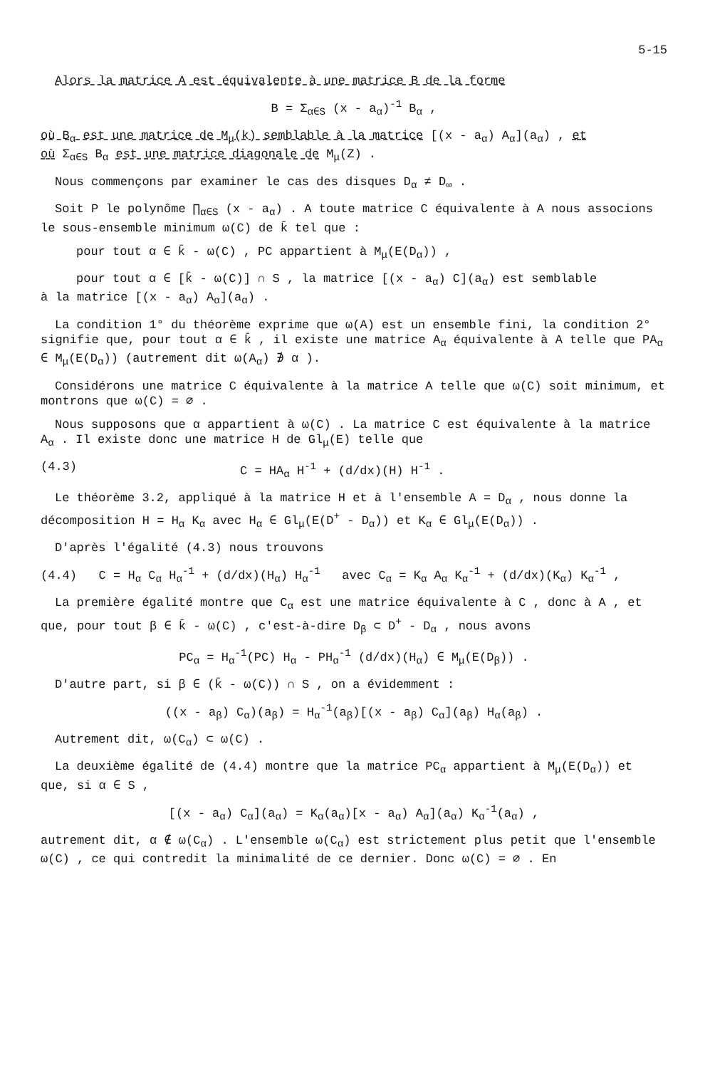5-15
Alors la matrice A est équivalente à une matrice B de la forme
B = Σ<sub>α∈S</sub> (x - a<sub>α</sub>)<sup>-1</sup> B<sub>α</sub> ,
où B<sub>α</sub> est une matrice de M<sub>μ</sub>(k) semblable à la matrice [(x - a<sub>α</sub>) A<sub>α</sub>](a<sub>α</sub>) , et
où Σ<sub>α∈S</sub> B<sub>α</sub> est une matrice diagonale de M<sub>μ</sub>(Z) .
Nous commençons par examiner le cas des disques D<sub>α</sub> ≠ D<sub>∞</sub> .
Soit P le polynôme ∏<sub>α∈S</sub> (x - a<sub>α</sub>) . A toute matrice C équivalente à A nous associons le sous-ensemble minimum ω(C) de k̄ tel que :
pour tout α ∈ k̄ - ω(C) , PC appartient à M<sub>μ</sub>(E(D<sub>α</sub>)) ,
pour tout α ∈ [k̄ - ω(C)] ∩ S , la matrice [(x - a<sub>α</sub>) C](a<sub>α</sub>) est semblable
à la matrice [(x - a<sub>α</sub>) A<sub>α</sub>](a<sub>α</sub>) .
La condition 1° du théorème exprime que ω(A) est un ensemble fini, la condition 2° signifie que, pour tout α ∈ k̄ , il existe une matrice A<sub>α</sub> équivalente à A telle que PA<sub>α</sub> ∈ M<sub>μ</sub>(E(D<sub>α</sub>)) (autrement dit ω(A<sub>α</sub>) ∌ α ).
Considérons une matrice C équivalente à la matrice A telle que ω(C) soit minimum, et montrons que ω(C) = ∅ .
Nous supposons que α appartient à ω(C) . La matrice C est équivalente à la matrice A<sub>α</sub> . Il existe donc une matrice H de Gl<sub>μ</sub>(E) telle que
(4.3) C = HA<sub>α</sub> H<sup>-1</sup> + (d/dx)(H) H<sup>-1</sup> .
Le théorème 3.2, appliqué à la matrice H et à l'ensemble A = D<sub>α</sub> , nous donne la décomposition H = H<sub>α</sub> K<sub>α</sub> avec H<sub>α</sub> ∈ Gl<sub>μ</sub>(E(D<sup>+</sup> - D<sub>α</sub>)) et K<sub>α</sub> ∈ Gl<sub>μ</sub>(E(D<sub>α</sub>)) .
D'après l'égalité (4.3) nous trouvons
(4.4) C = H<sub>α</sub> C<sub>α</sub> H<sub>α</sub><sup>-1</sup> + (d/dx)(H<sub>α</sub>) H<sub>α</sub><sup>-1</sup> avec C<sub>α</sub> = K<sub>α</sub> A<sub>α</sub> K<sub>α</sub><sup>-1</sup> + (d/dx)(K<sub>α</sub>) K<sub>α</sub><sup>-1</sup> ,
La première égalité montre que C<sub>α</sub> est une matrice équivalente à C , donc à A , et que, pour tout β ∈ k̄ - ω(C) , c'est-à-dire D<sub>β</sub> ⊂ D<sup>+</sup> - D<sub>α</sub> , nous avons
PC<sub>α</sub> = H<sub>α</sub><sup>-1</sup>(PC) H<sub>α</sub> - PH<sub>α</sub><sup>-1</sup> (d/dx)(H<sub>α</sub>) ∈ M<sub>μ</sub>(E(D<sub>β</sub>)) .
D'autre part, si β ∈ (k̄ - ω(C)) ∩ S , on a évidemment :
((x - a<sub>β</sub>) C<sub>α</sub>)(a<sub>β</sub>) = H<sub>α</sub><sup>-1</sup>(a<sub>β</sub>)[(x - a<sub>β</sub>) C<sub>α</sub>](a<sub>β</sub>) H<sub>α</sub>(a<sub>β</sub>) .
Autrement dit, ω(C<sub>α</sub>) ⊂ ω(C) .
La deuxième égalité de (4.4) montre que la matrice PC<sub>α</sub> appartient à M<sub>μ</sub>(E(D<sub>α</sub>)) et que, si α ∈ S ,
[(x - a<sub>α</sub>) C<sub>α</sub>](a<sub>α</sub>) = K<sub>α</sub>(a<sub>α</sub>)[x - a<sub>α</sub>) A<sub>α</sub>](a<sub>α</sub>) K<sub>α</sub><sup>-1</sup>(a<sub>α</sub>) ,
autrement dit, α ∉ ω(C<sub>α</sub>) . L'ensemble ω(C<sub>α</sub>) est strictement plus petit que l'ensemble ω(C) , ce qui contredit la minimalité de ce dernier. Donc ω(C) = ∅ . En